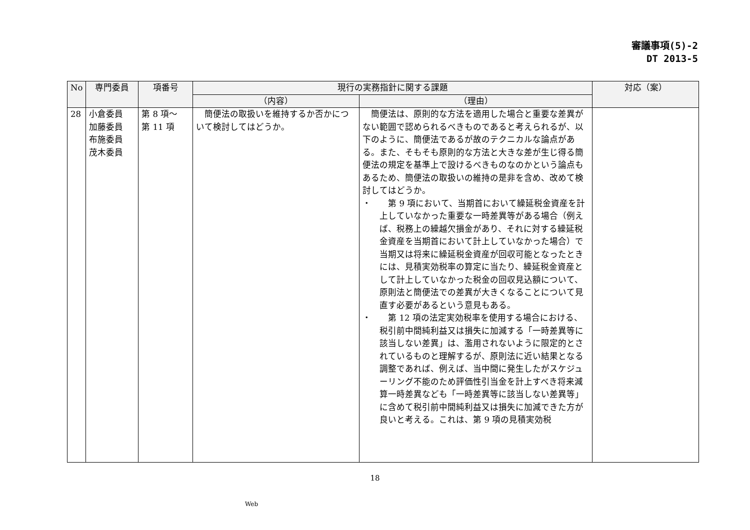審議事項(5)-2
DT 2013-5
| No | 専門委員 | 項番号 | 現行の実務指針に関する課題 | | 対応（案） |
| --- | --- | --- | --- | --- | --- |
| | | | （内容） | （理由） | |
| 28 | 小倉委員 加藤委員 布施委員 茂木委員 | 第 8 項～ 第 11 項 | 簡便法の取扱いを維持するか否かについて検討してはどうか。 | 簡便法は、原則的な方法を適用した場合と重要な差異がない範囲で認められるべきものであると考えられるが、以下のように、簡便法であるが故のテクニカルな論点がある。また、そもそも原則的な方法と大きな差が生じ得る簡便法の規定を基準上で設けるべきものなのかという論点もあるため、簡便法の取扱いの維持の是非を含め、改めて検討してはどうか。 ・ 第 9 項において、当期首において繰延税金資産を計上していなかった重要な一時差異等がある場合（例えば、税務上の繰越欠損金があり、それに対する繰延税金資産を当期首において計上していなかった場合）で当期又は将来に繰延税金資産が回収可能となったときには、見積実効税率の算定に当たり、繰延税金資産として計上していなかった税金の回収見込額について、原則法と簡便法での差異が大きくなることについて見直す必要があるという意見もある。 ・ 第 12 項の法定実効税率を使用する場合における、税引前中間純利益又は損失に加減する「一時差異等に該当しない差異」は、濫用されないように限定的とされているものと理解するが、原則法に近い結果となる調整であれば、例えば、当中間に発生したがスケジューリング不能のため評価性引当金を計上すべき将来減算一時差異なども「一時差異等に該当しない差異等」に含めて税引前中間純利益又は損失に加減できた方が良いと考える。これは、第 9 項の見積実効税 | |
18
Web